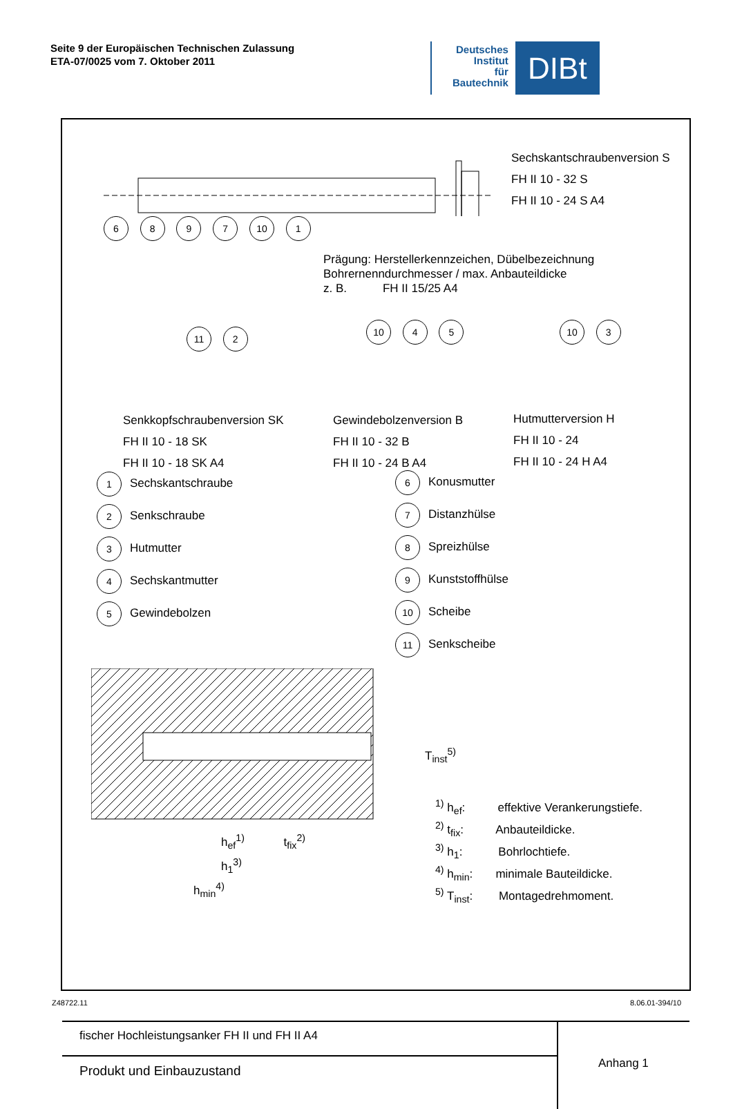Seite 9 der Europäischen Technischen Zulassung
ETA-07/0025 vom 7. Oktober 2011
Deutsches
Institut
für
Bautechnik
DIBt
Sechskantschraubenversion S
FH II 10 - 32 S
FH II 10 - 24 S A4
6 8 9 7 10 1
Prägung: Herstellerkennzeichen, Dübelbezeichnung
Bohrernenndurchmesser / max. Anbauteildicke
z. B. FH II 15/25 A4
11 2 10 4 5 10 3
Senkkopfschraubenversion SK
FH II 10 - 18 SK
FH II 10 - 18 SK A4
Gewindebolzenversion B
FH II 10 - 32 B
FH II 10 - 24 B A4
Hutmutterversion H
FH II 10 - 24
FH II 10 - 24 H A4
1 Sechskantschraube
2 Senkschraube
3 Hutmutter
4 Sechskantmutter
5 Gewindebolzen
6 Konusmutter
7 Distanzhülse
8 Spreizhülse
9 Kunststoffhülse
10 Scheibe
11 Senkscheibe
h<sub>ef</sub><sup>1)</sup> t<sub>fix</sub><sup>2)</sup>
h<sub>1</sub><sup>3)</sup>
h<sub>min</sub><sup>4)</sup>
T<sub>inst</sub><sup>5)</sup>
<sup>1)</sup> h<sub>ef</sub>: effektive Verankerungstiefe.
<sup>2)</sup> t<sub>fix</sub>: Anbauteildicke.
<sup>3)</sup> h<sub>1</sub>: Bohrlochtiefe.
<sup>4)</sup> h<sub>min</sub>: minimale Bauteildicke.
<sup>5)</sup> T<sub>inst</sub>: Montagedrehmoment.
fischer Hochleistungsanker FH II und FH II A4
Produkt und Einbauzustand
Anhang 1
Z48722.11 8.06.01-394/10